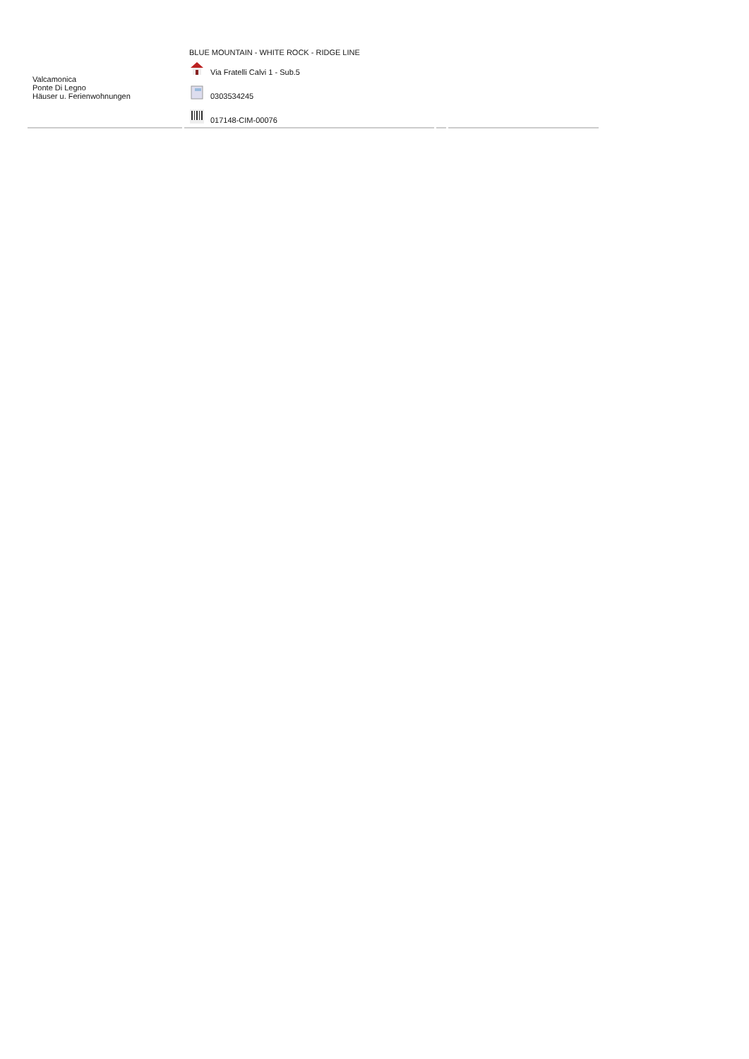| Valcamonica Ponte Di Legno Häuser u. Ferienwohnungen | BLUE MOUNTAIN - WHITE ROCK - RIDGE LINE Via Fratelli Calvi 1 - Sub.5 0303534245 017148-CIM-00076 | | |